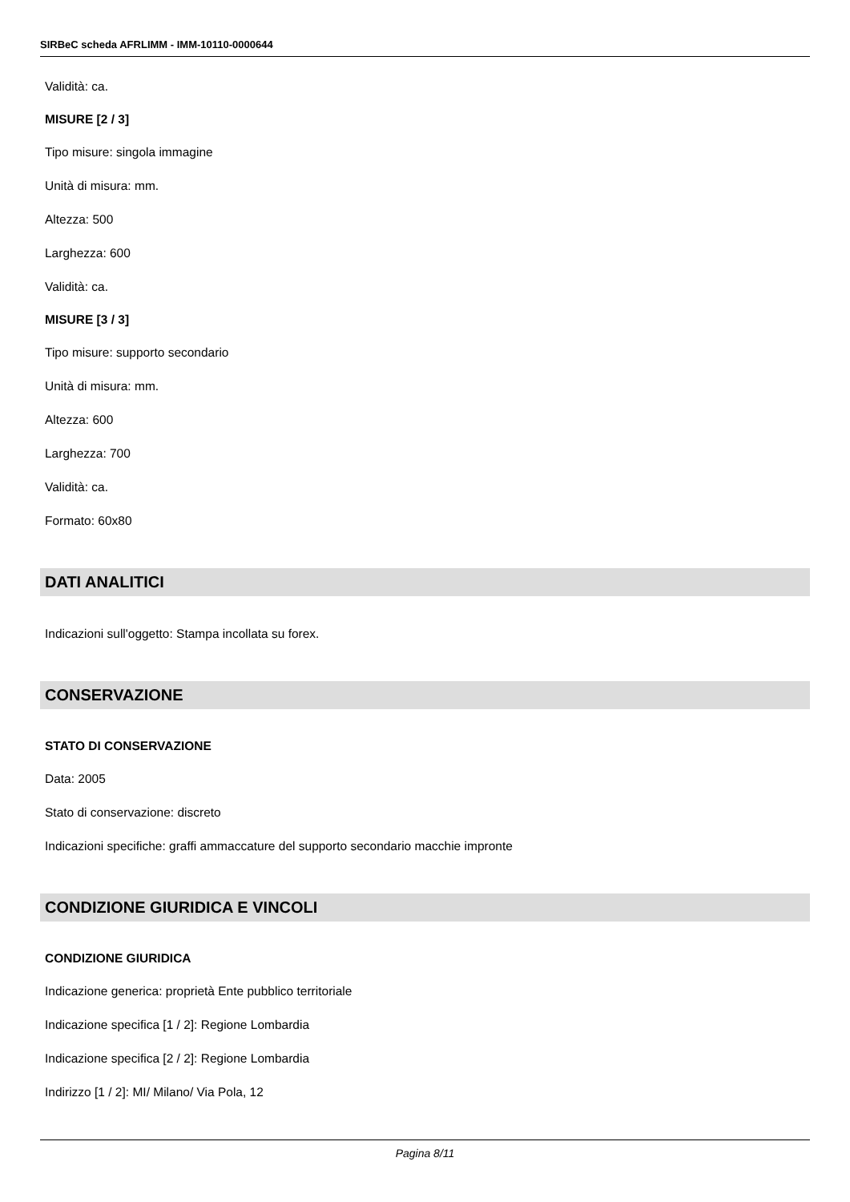SIRBeC scheda AFRLIMM - IMM-10110-0000644
Validità: ca.
MISURE [2 / 3]
Tipo misure: singola immagine
Unità di misura: mm.
Altezza: 500
Larghezza: 600
Validità: ca.
MISURE [3 / 3]
Tipo misure: supporto secondario
Unità di misura: mm.
Altezza: 600
Larghezza: 700
Validità: ca.
Formato: 60x80
DATI ANALITICI
Indicazioni sull'oggetto: Stampa incollata su forex.
CONSERVAZIONE
STATO DI CONSERVAZIONE
Data: 2005
Stato di conservazione: discreto
Indicazioni specifiche: graffi ammaccature del supporto secondario macchie impronte
CONDIZIONE GIURIDICA E VINCOLI
CONDIZIONE GIURIDICA
Indicazione generica: proprietà Ente pubblico territoriale
Indicazione specifica [1 / 2]: Regione Lombardia
Indicazione specifica [2 / 2]: Regione Lombardia
Indirizzo [1 / 2]: MI/ Milano/ Via Pola, 12
Pagina 8/11